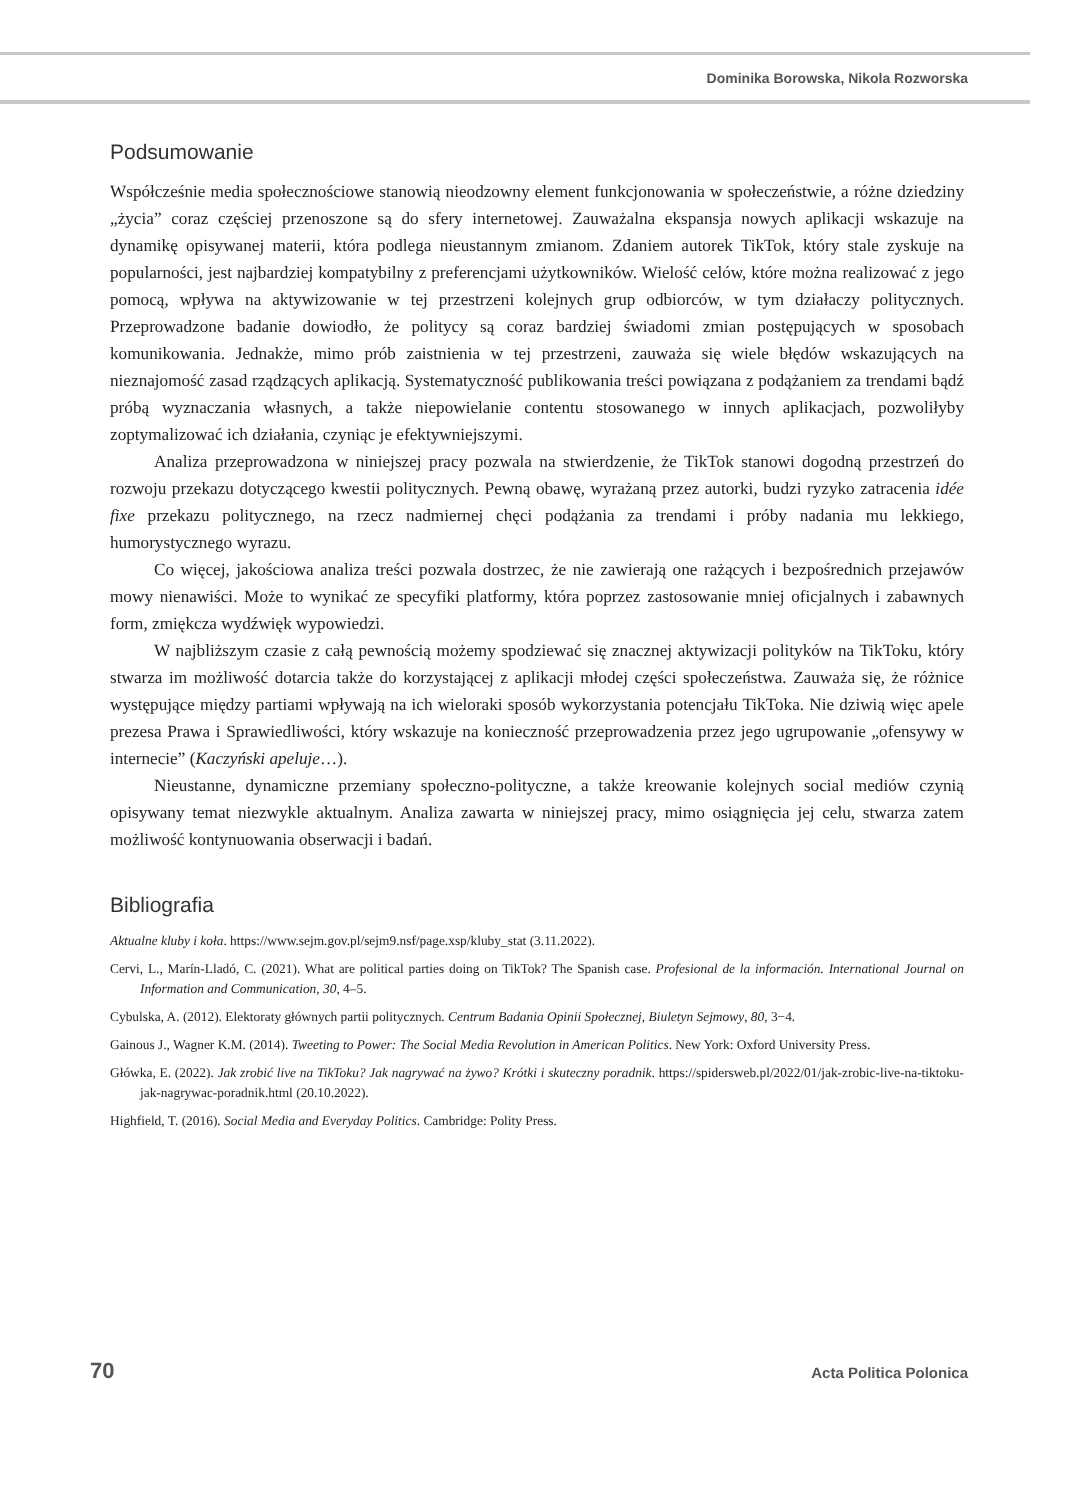Dominika Borowska, Nikola Rozworska
Podsumowanie
Współcześnie media społecznościowe stanowią nieodzowny element funkcjonowania w społeczeństwie, a różne dziedziny „życia” coraz częściej przenoszone są do sfery internetowej. Zauważalna ekspansja nowych aplikacji wskazuje na dynamikę opisywanej materii, która podlega nieustannym zmianom. Zdaniem autorek TikTok, który stale zyskuje na popularności, jest najbardziej kompatybilny z preferencjami użytkowników. Wielość celów, które można realizować z jego pomocą, wpływa na aktywizowanie w tej przestrzeni kolejnych grup odbiorców, w tym działaczy politycznych. Przeprowadzone badanie dowiodło, że politycy są coraz bardziej świadomi zmian postępujących w sposobach komunikowania. Jednakże, mimo prób zaistnienia w tej przestrzeni, zauważa się wiele błędów wskazujących na nieznajomość zasad rządzących aplikacją. Systematyczność publikowania treści powiązana z podążaniem za trendami bądź próbą wyznaczania własnych, a także niepowielanie contentu stosowanego w innych aplikacjach, pozwoliłyby zoptymalizować ich działania, czyniąc je efektywniejszymi.
Analiza przeprowadzona w niniejszej pracy pozwala na stwierdzenie, że TikTok stanowi dogodną przestrzeń do rozwoju przekazu dotyczącego kwestii politycznych. Pewną obawę, wyrażaną przez autorki, budzi ryzyko zatracenia idée fixe przekazu politycznego, na rzecz nadmiernej chęci podążania za trendami i próby nadania mu lekkiego, humorystycznego wyrazu.
Co więcej, jakościowa analiza treści pozwala dostrzec, że nie zawierają one rażących i bezpośrednich przejawów mowy nienawiści. Może to wynikać ze specyfiki platformy, która poprzez zastosowanie mniej oficjalnych i zabawnych form, zmiękcza wydźwięk wypowiedzi.
W najbliższym czasie z całą pewnością możemy spodziewać się znacznej aktywizacji polityków na TikToku, który stwarza im możliwość dotarcia także do korzystającej z aplikacji młodej części społeczeństwa. Zauważa się, że różnice występujące między partiami wpływają na ich wieloraki sposób wykorzystania potencjału TikToka. Nie dziwią więc apele prezesa Prawa i Sprawiedliwości, który wskazuje na konieczność przeprowadzenia przez jego ugrupowanie „ofensywy w internecie” (Kaczyński apeluje…).
Nieustanne, dynamiczne przemiany społeczno-polityczne, a także kreowanie kolejnych social mediów czynią opisywany temat niezwykle aktualnym. Analiza zawarta w niniejszej pracy, mimo osiągnięcia jej celu, stwarza zatem możliwość kontynuowania obserwacji i badań.
Bibliografia
Aktualne kluby i koła. https://www.sejm.gov.pl/sejm9.nsf/page.xsp/kluby_stat (3.11.2022).
Cervi, L., Marín-Lladó, C. (2021). What are political parties doing on TikTok? The Spanish case. Profesional de la información. International Journal on Information and Communication, 30, 4–5.
Cybulska, A. (2012). Elektoraty głównych partii politycznych. Centrum Badania Opinii Społecznej, Biuletyn Sejmowy, 80, 3−4.
Gainous J., Wagner K.M. (2014). Tweeting to Power: The Social Media Revolution in American Politics. New York: Oxford University Press.
Główka, E. (2022). Jak zrobić live na TikToku? Jak nagrywać na żywo? Krótki i skuteczny poradnik. https://spidersweb.pl/2022/01/jak-zrobic-live-na-tiktoku-jak-nagrywac-poradnik.html (20.10.2022).
Highfield, T. (2016). Social Media and Everyday Politics. Cambridge: Polity Press.
70 Acta Politica Polonica